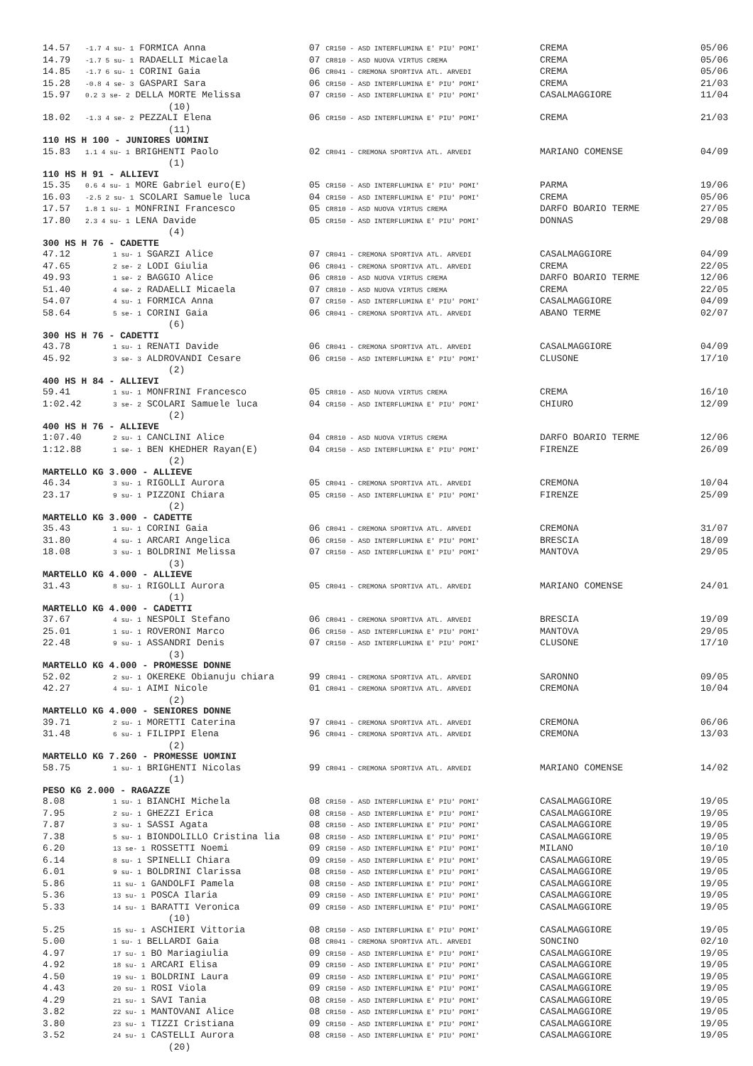| 14.57 | -1.7 4 su- 1 FORMICA Anna | 07 CR150 - ASD INTERFLUMINA E' PIU' POMI' | CREMA | 05/06 |
| 14.79 | -1.7 5 su- 1 RADAELLI Micaela | 07 CR810 - ASD NUOVA VIRTUS CREMA | CREMA | 05/06 |
| 14.85 | -1.7 6 su- 1 CORINI Gaia | 06 CR041 - CREMONA SPORTIVA ATL. ARVEDI | CREMA | 05/06 |
| 15.28 | -0.8 4 se- 3 GASPARI Sara | 06 CR150 - ASD INTERFLUMINA E' PIU' POMI' | CREMA | 21/03 |
| 15.97 | 0.2 3 se- 2 DELLA MORTE Melissa | 07 CR150 - ASD INTERFLUMINA E' PIU' POMI' | CASALMAGGIORE | 11/04 |
| | (10) | | | |
| 18.02 | -1.3 4 se- 2 PEZZALI Elena | 06 CR150 - ASD INTERFLUMINA E' PIU' POMI' | CREMA | 21/03 |
| | (11) | | | |
| 110 HS H 100 - JUNIORES UOMINI | | | | |
| 15.83 | 1.1 4 su- 1 BRIGHENTI Paolo | 02 CR041 - CREMONA SPORTIVA ATL. ARVEDI | MARIANO COMENSE | 04/09 |
| | (1) | | | |
| 110 HS H 91 - ALLIEVI | | | | |
| 15.35 | 0.6 4 su- 1 MORE Gabriel euro(E) | 05 CR150 - ASD INTERFLUMINA E' PIU' POMI' | PARMA | 19/06 |
| 16.03 | -2.5 2 su- 1 SCOLARI Samuele luca | 04 CR150 - ASD INTERFLUMINA E' PIU' POMI' | CREMA | 05/06 |
| 17.57 | 1.8 1 su- 1 MONFRINI Francesco | 05 CR810 - ASD NUOVA VIRTUS CREMA | DARFO BOARIO TERME | 27/05 |
| 17.80 | 2.3 4 su- 1 LENA Davide | 05 CR150 - ASD INTERFLUMINA E' PIU' POMI' | DONNAS | 29/08 |
| | (4) | | | |
| 300 HS H 76 - CADETTE | | | | |
| 47.12 | 1 su- 1 SGARZI Alice | 07 CR041 - CREMONA SPORTIVA ATL. ARVEDI | CASALMAGGIORE | 04/09 |
| 47.65 | 2 se- 2 LODI Giulia | 06 CR041 - CREMONA SPORTIVA ATL. ARVEDI | CREMA | 22/05 |
| 49.93 | 1 se- 2 BAGGIO Alice | 06 CR810 - ASD NUOVA VIRTUS CREMA | DARFO BOARIO TERME | 12/06 |
| 51.40 | 4 se- 2 RADAELLI Micaela | 07 CR810 - ASD NUOVA VIRTUS CREMA | CREMA | 22/05 |
| 54.07 | 4 su- 1 FORMICA Anna | 07 CR150 - ASD INTERFLUMINA E' PIU' POMI' | CASALMAGGIORE | 04/09 |
| 58.64 | 5 se- 1 CORINI Gaia | 06 CR041 - CREMONA SPORTIVA ATL. ARVEDI | ABANO TERME | 02/07 |
| | (6) | | | |
| 300 HS H 76 - CADETTI | | | | |
| 43.78 | 1 su- 1 RENATI Davide | 06 CR041 - CREMONA SPORTIVA ATL. ARVEDI | CASALMAGGIORE | 04/09 |
| 45.92 | 3 se- 3 ALDROVANDI Cesare | 06 CR150 - ASD INTERFLUMINA E' PIU' POMI' | CLUSONE | 17/10 |
| | (2) | | | |
| 400 HS H 84 - ALLIEVI | | | | |
| 59.41 | 1 su- 1 MONFRINI Francesco | 05 CR810 - ASD NUOVA VIRTUS CREMA | CREMA | 16/10 |
| 1:02.42 | 3 se- 2 SCOLARI Samuele luca | 04 CR150 - ASD INTERFLUMINA E' PIU' POMI' | CHIURO | 12/09 |
| | (2) | | | |
| 400 HS H 76 - ALLIEVE | | | | |
| 1:07.40 | 2 su- 1 CANCLINI Alice | 04 CR810 - ASD NUOVA VIRTUS CREMA | DARFO BOARIO TERME | 12/06 |
| 1:12.88 | 1 se- 1 BEN KHEDHER Rayan(E) | 04 CR150 - ASD INTERFLUMINA E' PIU' POMI' | FIRENZE | 26/09 |
| | (2) | | | |
| MARTELLO KG 3.000 - ALLIEVE | | | | |
| 46.34 | 3 su- 1 RIGOLLI Aurora | 05 CR041 - CREMONA SPORTIVA ATL. ARVEDI | CREMONA | 10/04 |
| 23.17 | 9 su- 1 PIZZONI Chiara | 05 CR150 - ASD INTERFLUMINA E' PIU' POMI' | FIRENZE | 25/09 |
| | (2) | | | |
| MARTELLO KG 3.000 - CADETTE | | | | |
| 35.43 | 1 su- 1 CORINI Gaia | 06 CR041 - CREMONA SPORTIVA ATL. ARVEDI | CREMONA | 31/07 |
| 31.80 | 4 su- 1 ARCARI Angelica | 06 CR150 - ASD INTERFLUMINA E' PIU' POMI' | BRESCIA | 18/09 |
| 18.08 | 3 su- 1 BOLDRINI Melissa | 07 CR150 - ASD INTERFLUMINA E' PIU' POMI' | MANTOVA | 29/05 |
| | (3) | | | |
| MARTELLO KG 4.000 - ALLIEVE | | | | |
| 31.43 | 8 su- 1 RIGOLLI Aurora | 05 CR041 - CREMONA SPORTIVA ATL. ARVEDI | MARIANO COMENSE | 24/01 |
| | (1) | | | |
| MARTELLO KG 4.000 - CADETTI | | | | |
| 37.67 | 4 su- 1 NESPOLI Stefano | 06 CR041 - CREMONA SPORTIVA ATL. ARVEDI | BRESCIA | 19/09 |
| 25.01 | 1 su- 1 ROVERONI Marco | 06 CR150 - ASD INTERFLUMINA E' PIU' POMI' | MANTOVA | 29/05 |
| 22.48 | 9 su- 1 ASSANDRI Denis | 07 CR150 - ASD INTERFLUMINA E' PIU' POMI' | CLUSONE | 17/10 |
| | (3) | | | |
| MARTELLO KG 4.000 - PROMESSE DONNE | | | | |
| 52.02 | 2 su- 1 OKEREKE Obianuju chiara | 99 CR041 - CREMONA SPORTIVA ATL. ARVEDI | SARONNO | 09/05 |
| 42.27 | 4 su- 1 AIMI Nicole | 01 CR041 - CREMONA SPORTIVA ATL. ARVEDI | CREMONA | 10/04 |
| | (2) | | | |
| MARTELLO KG 4.000 - SENIORES DONNE | | | | |
| 39.71 | 2 su- 1 MORETTI Caterina | 97 CR041 - CREMONA SPORTIVA ATL. ARVEDI | CREMONA | 06/06 |
| 31.48 | 6 su- 1 FILIPPI Elena | 96 CR041 - CREMONA SPORTIVA ATL. ARVEDI | CREMONA | 13/03 |
| | (2) | | | |
| MARTELLO KG 7.260 - PROMESSE UOMINI | | | | |
| 58.75 | 1 su- 1 BRIGHENTI Nicolas | 99 CR041 - CREMONA SPORTIVA ATL. ARVEDI | MARIANO COMENSE | 14/02 |
| | (1) | | | |
| PESO KG 2.000 - RAGAZZE | | | | |
| 8.08 | 1 su- 1 BIANCHI Michela | 08 CR150 - ASD INTERFLUMINA E' PIU' POMI' | CASALMAGGIORE | 19/05 |
| 7.95 | 2 su- 1 GHEZZI Erica | 08 CR150 - ASD INTERFLUMINA E' PIU' POMI' | CASALMAGGIORE | 19/05 |
| 7.87 | 3 su- 1 SASSI Agata | 08 CR150 - ASD INTERFLUMINA E' PIU' POMI' | CASALMAGGIORE | 19/05 |
| 7.38 | 5 su- 1 BIONDOLILLO Cristina lia | 08 CR150 - ASD INTERFLUMINA E' PIU' POMI' | CASALMAGGIORE | 19/05 |
| 6.20 | 13 se- 1 ROSSETTI Noemi | 09 CR150 - ASD INTERFLUMINA E' PIU' POMI' | MILANO | 10/10 |
| 6.14 | 8 su- 1 SPINELLI Chiara | 09 CR150 - ASD INTERFLUMINA E' PIU' POMI' | CASALMAGGIORE | 19/05 |
| 6.01 | 9 su- 1 BOLDRINI Clarissa | 08 CR150 - ASD INTERFLUMINA E' PIU' POMI' | CASALMAGGIORE | 19/05 |
| 5.86 | 11 su- 1 GANDOLFI Pamela | 08 CR150 - ASD INTERFLUMINA E' PIU' POMI' | CASALMAGGIORE | 19/05 |
| 5.36 | 13 su- 1 POSCA Ilaria | 09 CR150 - ASD INTERFLUMINA E' PIU' POMI' | CASALMAGGIORE | 19/05 |
| 5.33 | 14 su- 1 BARATTI Veronica | 09 CR150 - ASD INTERFLUMINA E' PIU' POMI' | CASALMAGGIORE | 19/05 |
| | (10) | | | |
| 5.25 | 15 su- 1 ASCHIERI Vittoria | 08 CR150 - ASD INTERFLUMINA E' PIU' POMI' | CASALMAGGIORE | 19/05 |
| 5.00 | 1 su- 1 BELLARDI Gaia | 08 CR041 - CREMONA SPORTIVA ATL. ARVEDI | SONCINO | 02/10 |
| 4.97 | 17 su- 1 BO Mariagiulia | 09 CR150 - ASD INTERFLUMINA E' PIU' POMI' | CASALMAGGIORE | 19/05 |
| 4.92 | 18 su- 1 ARCARI Elisa | 09 CR150 - ASD INTERFLUMINA E' PIU' POMI' | CASALMAGGIORE | 19/05 |
| 4.50 | 19 su- 1 BOLDRINI Laura | 09 CR150 - ASD INTERFLUMINA E' PIU' POMI' | CASALMAGGIORE | 19/05 |
| 4.43 | 20 su- 1 ROSI Viola | 09 CR150 - ASD INTERFLUMINA E' PIU' POMI' | CASALMAGGIORE | 19/05 |
| 4.29 | 21 su- 1 SAVI Tania | 08 CR150 - ASD INTERFLUMINA E' PIU' POMI' | CASALMAGGIORE | 19/05 |
| 3.82 | 22 su- 1 MANTOVANI Alice | 08 CR150 - ASD INTERFLUMINA E' PIU' POMI' | CASALMAGGIORE | 19/05 |
| 3.80 | 23 su- 1 TIZZI Cristiana | 09 CR150 - ASD INTERFLUMINA E' PIU' POMI' | CASALMAGGIORE | 19/05 |
| 3.52 | 24 su- 1 CASTELLI Aurora | 08 CR150 - ASD INTERFLUMINA E' PIU' POMI' | CASALMAGGIORE | 19/05 |
| | (20) | | | |